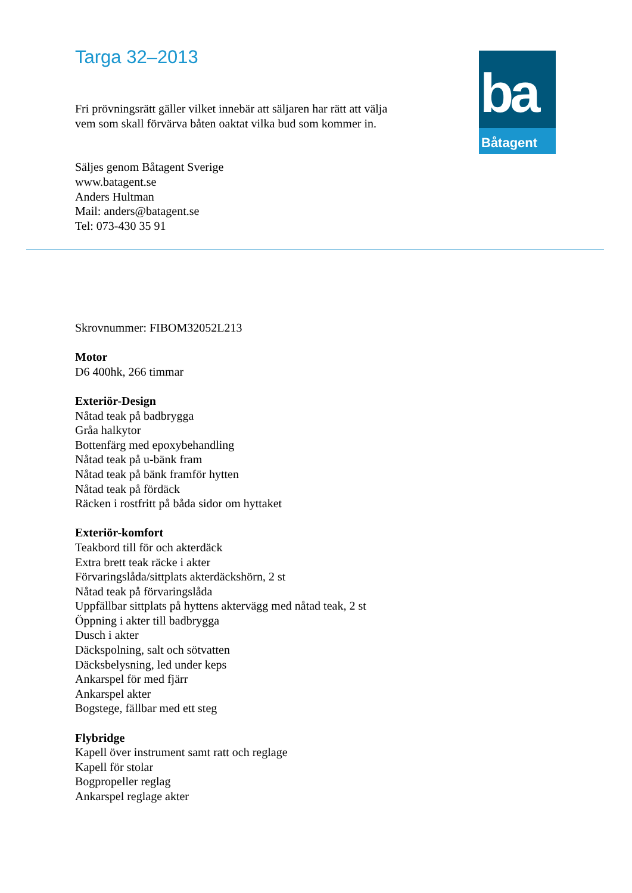Targa 32–2013
ba
Båtagent
Fri prövningsrätt gäller vilket innebär att säljaren har rätt att välja
vem som skall förvärva båten oaktat vilka bud som kommer in.
Säljes genom Båtagent Sverige
www.batagent.se
Anders Hultman
Mail: anders@batagent.se
Tel: 073-430 35 91
Skrovnummer: FIBOM32052L213
Motor
D6 400hk, 266 timmar
Exteriör-Design
Nåtad teak på badbrygga
Gråa halkytor
Bottenfärg med epoxybehandling
Nåtad teak på u-bänk fram
Nåtad teak på bänk framför hytten
Nåtad teak på fördäck
Räcken i rostfritt på båda sidor om hyttaket
Exteriör-komfort
Teakbord till för och akterdäck
Extra brett teak räcke i akter
Förvaringslåda/sittplats akterdäckshörn, 2 st
Nåtad teak på förvaringslåda
Uppfällbar sittplats på hyttens aktervägg med nåtad teak, 2 st
Öppning i akter till badbrygga
Dusch i akter
Däckspolning, salt och sötvatten
Däcksbelysning, led under keps
Ankarspel för med fjärr
Ankarspel akter
Bogstege, fällbar med ett steg
Flybridge
Kapell över instrument samt ratt och reglage
Kapell för stolar
Bogpropeller reglag
Ankarspel reglage akter